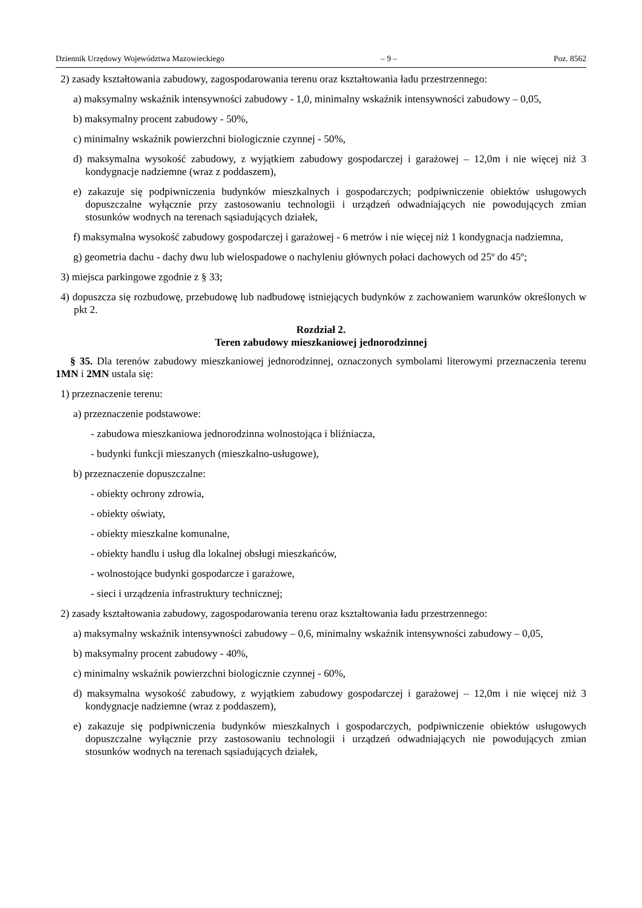Dziennik Urzędowy Województwa Mazowieckiego – 9 – Poz. 8562
2) zasady kształtowania zabudowy, zagospodarowania terenu oraz kształtowania ładu przestrzennego:
a) maksymalny wskaźnik intensywności zabudowy - 1,0, minimalny wskaźnik intensywności zabudowy – 0,05,
b) maksymalny procent zabudowy - 50%,
c) minimalny wskaźnik powierzchni biologicznie czynnej - 50%,
d) maksymalna wysokość zabudowy, z wyjątkiem zabudowy gospodarczej i garażowej – 12,0m i nie więcej niż 3 kondygnacje nadziemne (wraz z poddaszem),
e) zakazuje się podpiwniczenia budynków mieszkalnych i gospodarczych; podpiwniczenie obiektów usługowych dopuszczalne wyłącznie przy zastosowaniu technologii i urządzeń odwadniających nie powodujących zmian stosunków wodnych na terenach sąsiadujących działek,
f) maksymalna wysokość zabudowy gospodarczej i garażowej - 6 metrów i nie więcej niż 1 kondygnacja nadziemna,
g) geometria dachu - dachy dwu lub wielospadowe o nachyleniu głównych połaci dachowych od 25º do 45º;
3) miejsca parkingowe zgodnie z § 33;
4) dopuszcza się rozbudowę, przebudowę lub nadbudowę istniejących budynków z zachowaniem warunków określonych w pkt 2.
Rozdział 2.
Teren zabudowy mieszkaniowej jednorodzinnej
§ 35. Dla terenów zabudowy mieszkaniowej jednorodzinnej, oznaczonych symbolami literowymi przeznaczenia terenu 1MN i 2MN ustala się:
1) przeznaczenie terenu:
a) przeznaczenie podstawowe:
- zabudowa mieszkaniowa jednorodzinna wolnostojąca i bliźniacza,
- budynki funkcji mieszanych (mieszkalno-usługowe),
b) przeznaczenie dopuszczalne:
- obiekty ochrony zdrowia,
- obiekty oświaty,
- obiekty mieszkalne komunalne,
- obiekty handlu i usług dla lokalnej obsługi mieszkańców,
- wolnostojące budynki gospodarcze i garażowe,
- sieci i urządzenia infrastruktury technicznej;
2) zasady kształtowania zabudowy, zagospodarowania terenu oraz kształtowania ładu przestrzennego:
a) maksymalny wskaźnik intensywności zabudowy – 0,6, minimalny wskaźnik intensywności zabudowy – 0,05,
b) maksymalny procent zabudowy - 40%,
c) minimalny wskaźnik powierzchni biologicznie czynnej - 60%,
d) maksymalna wysokość zabudowy, z wyjątkiem zabudowy gospodarczej i garażowej – 12,0m i nie więcej niż 3 kondygnacje nadziemne (wraz z poddaszem),
e) zakazuje się podpiwniczenia budynków mieszkalnych i gospodarczych, podpiwniczenie obiektów usługowych dopuszczalne wyłącznie przy zastosowaniu technologii i urządzeń odwadniających nie powodujących zmian stosunków wodnych na terenach sąsiadujących działek,